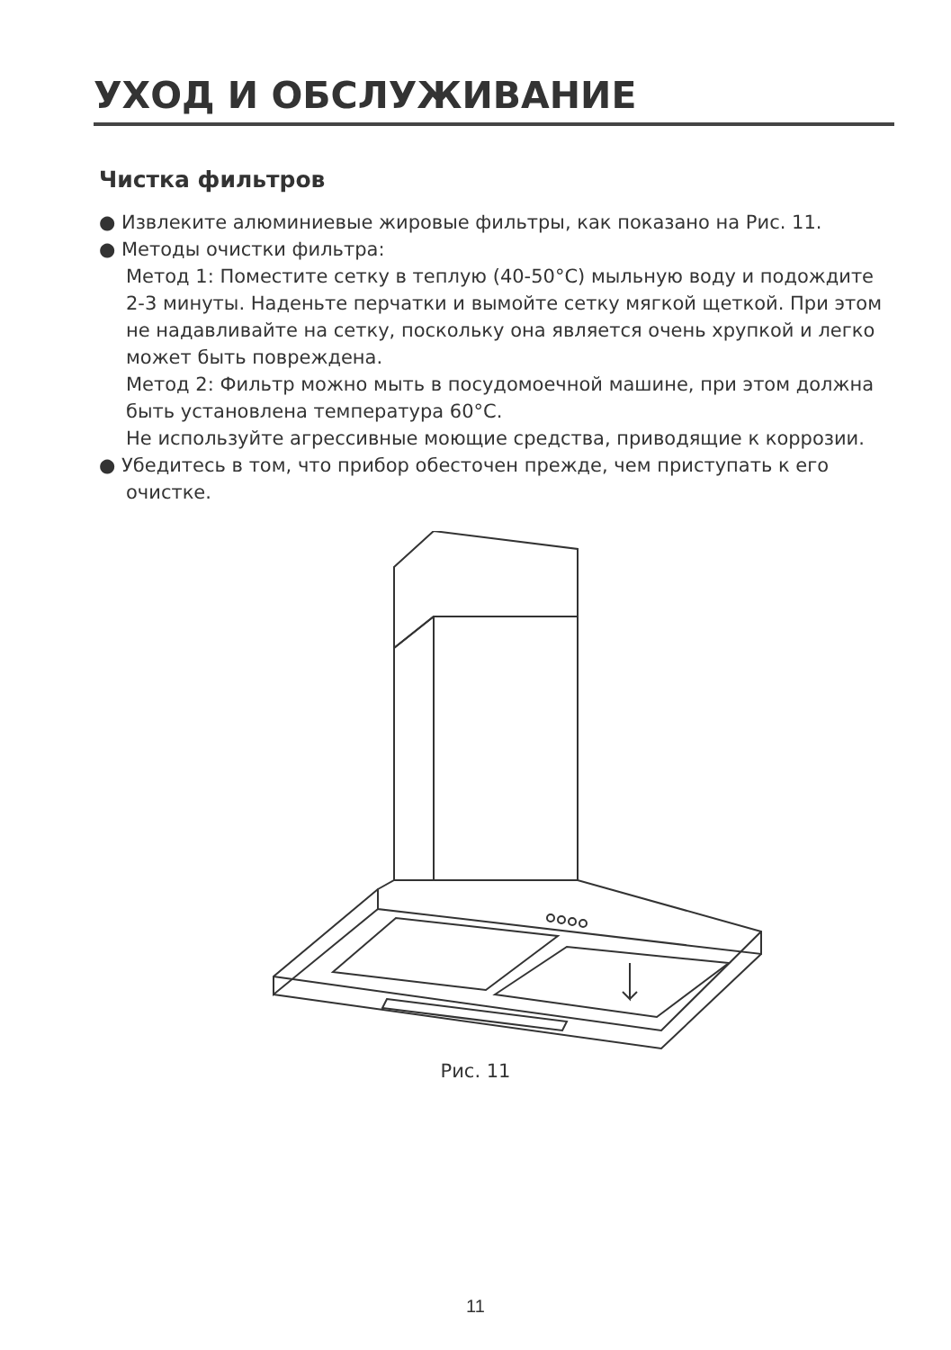УХОД И ОБСЛУЖИВАНИЕ
Чистка фильтров
● Извлеките алюминиевые жировые фильтры, как показано на Рис. 11.
● Методы очистки фильтра:
Метод 1: Поместите сетку в теплую (40-50°C) мыльную воду и подождите 2-3 минуты. Наденьте перчатки и вымойте сетку мягкой щеткой. При этом не надавливайте на сетку, поскольку она является очень хрупкой и легко может быть повреждена.
Метод 2: Фильтр можно мыть в посудомоечной машине, при этом должна быть установлена температура 60°C.
Не используйте агрессивные моющие средства, приводящие к коррозии.
● Убедитесь в том, что прибор обесточен прежде, чем приступать к его очистке.
Рис. 11
11